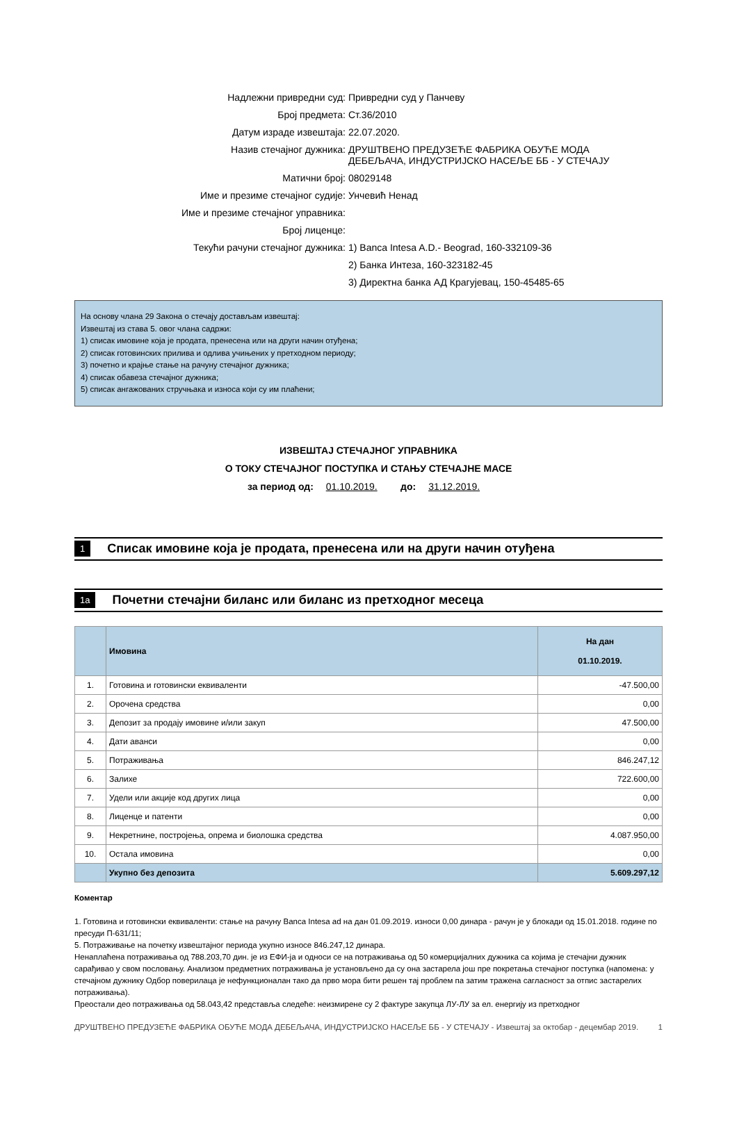Надлежни привредни суд: Привредни суд у Панчеву
Број предмета: Ст.36/2010
Датум израде извештаја: 22.07.2020.
Назив стечајног дужника: ДРУШТВЕНО ПРЕДУЗЕЋЕ ФАБРИКА ОБУЋЕ МОДА
ДЕБЕЉАЧА, ИНДУСТРИЈСКО НАСЕЉЕ ББ - У СТЕЧАЈУ
Матични број: 08029148
Име и презиме стечајног судије: Унчевић Ненад
Име и презиме стечајног управника:
Број лиценце:
Текући рачуни стечајног дужника: 1) Banca Intesa A.D.- Beograd, 160-332109-36
2) Банка Интеза, 160-323182-45
3) Директна банка АД Крагујевац, 150-45485-65
На основу члана 29 Закона о стечају достављам извештај:
Извештај из става 5. овог члана садржи:
1) списак имовине која је продата, пренесена или на други начин отуђена;
2) списак готовинских прилива и одлива учињених у претходном периоду;
3) почетно и крајње стање на рачуну стечајног дужника;
4) списак обавеза стечајног дужника;
5) списак ангажованих стручњака и износа који су им плаћени;
ИЗВЕШТАЈ СТЕЧАЈНОГ УПРАВНИКА
О ТОКУ СТЕЧАЈНОГ ПОСТУПКА И СТАЊУ СТЕЧАЈНЕ МАСЕ
за период од: 01.10.2019. до: 31.12.2019.
1 Списак имовине која је продата, пренесена или на други начин отуђена
1а Почетни стечајни биланс или биланс из претходног месеца
| | Имовина | На дан 01.10.2019. |
| --- | --- | --- |
| 1. | Готовина и готовински еквиваленти | -47.500,00 |
| 2. | Орочена средства | 0,00 |
| 3. | Депозит за продају имовине и/или закуп | 47.500,00 |
| 4. | Дати аванси | 0,00 |
| 5. | Потраживања | 846.247,12 |
| 6. | Залихе | 722.600,00 |
| 7. | Удели или акције код других лица | 0,00 |
| 8. | Лиценце и патенти | 0,00 |
| 9. | Некретнине, постројења, опрема и биолошка средства | 4.087.950,00 |
| 10. | Остала имовина | 0,00 |
| | Укупно без депозита | 5.609.297,12 |
Коментар
1. Готовина и готовински еквиваленти: стање на рачуну Banca Intesa ad на дан 01.09.2019. износи 0,00 динара - рачун је у блокади од 15.01.2018. године по пресуди П-631/11;
5. Потраживање на почетку извештајног периода укупно износе 846.247,12 динара.
Ненаплаћена потраживања од 788.203,70 дин. је из ЕФИ-ја и односи се на потраживања од 50 комерцијалних дужника са којима је стечајни дужник сарађивао у свом пословању. Анализом предметних потраживања је установљено да су она застарела још пре покретања стечајног поступка (напомена: у стечајном дужнику Одбор поверилаца је нефункционалан тако да прво мора бити решен тај проблем па затим тражена сагласност за отпис застарелих потраживања).
Преостали део потраживања од 58.043,42 представља следеће: неизмирене су 2 фактуре закупца ЛУ-ЛУ за ел. енергију из претходног
ДРУШТВЕНО ПРЕДУЗЕЋЕ ФАБРИКА ОБУЋЕ МОДА ДЕБЕЉАЧА, ИНДУСТРИЈСКО НАСЕЉЕ ББ - У СТЕЧАЈУ - Извештај за октобар - децембар 2019.
1